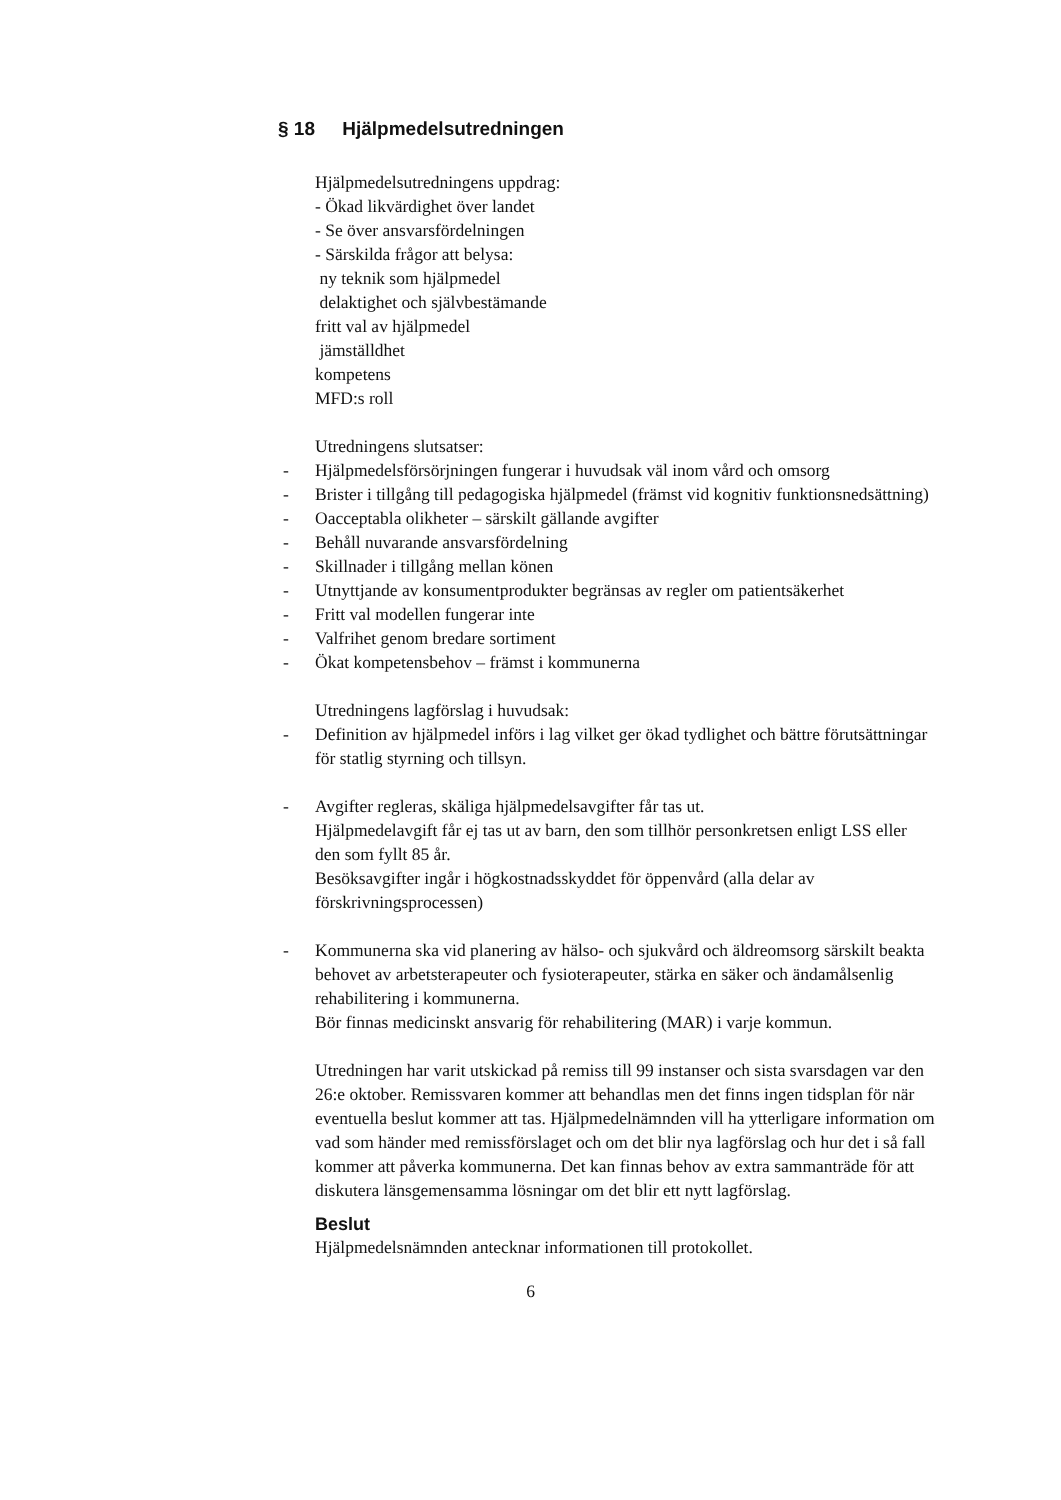§ 18 Hjälpmedelsutredningen
Hjälpmedelsutredningens uppdrag:
- Ökad likvärdighet över landet
- Se över ansvarsfördelningen
- Särskilda frågor att belysa:
ny teknik som hjälpmedel
delaktighet och självbestämande
fritt val av hjälpmedel
jämställdhet
kompetens
MFD:s roll
Utredningens slutsatser:
- Hjälpmedelsförsörjningen fungerar i huvudsak väl inom vård och omsorg
- Brister i tillgång till pedagogiska hjälpmedel (främst vid kognitiv funktionsnedsättning)
- Oacceptabla olikheter – särskilt gällande avgifter
- Behåll nuvarande ansvarsfördelning
- Skillnader i tillgång mellan könen
- Utnyttjande av konsumentprodukter begränsas av regler om patientsäkerhet
- Fritt val modellen fungerar inte
- Valfrihet genom bredare sortiment
- Ökat kompetensbehov – främst i kommunerna
Utredningens lagförslag i huvudsak:
- Definition av hjälpmedel införs i lag vilket ger ökad tydlighet och bättre förutsättningar för statlig styrning och tillsyn.
- Avgifter regleras, skäliga hjälpmedelsavgifter får tas ut.
Hjälpmedelavgift får ej tas ut av barn, den som tillhör personkretsen enligt LSS eller den som fyllt 85 år.
Besöksavgifter ingår i högkostnadsskyddet för öppenvård (alla delar av förskrivningsprocessen)
- Kommunerna ska vid planering av hälso- och sjukvård och äldreomsorg särskilt beakta behovet av arbetsterapeuter och fysioterapeuter, stärka en säker och ändamålsenlig rehabilitering i kommunerna.
Bör finnas medicinskt ansvarig för rehabilitering (MAR) i varje kommun.
Utredningen har varit utskickad på remiss till 99 instanser och sista svarsdagen var den 26:e oktober. Remissvaren kommer att behandlas men det finns ingen tidsplan för när eventuella beslut kommer att tas. Hjälpmedelnämnden vill ha ytterligare information om vad som händer med remissförslaget och om det blir nya lagförslag och hur det i så fall kommer att påverka kommunerna. Det kan finnas behov av extra sammanträde för att diskutera länsgemensamma lösningar om det blir ett nytt lagförslag.
Beslut
Hjälpmedelsnämnden antecknar informationen till protokollet.
6